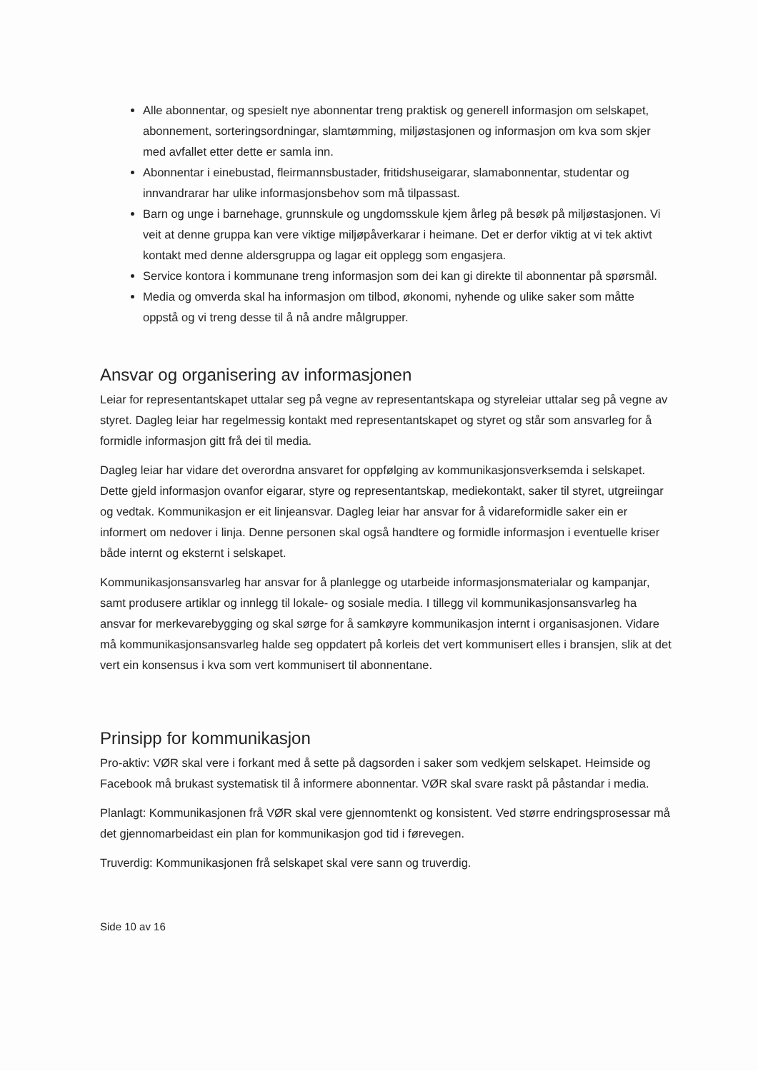Alle abonnentar, og spesielt nye abonnentar treng praktisk og generell informasjon om selskapet, abonnement, sorteringsordningar, slamtømming, miljøstasjonen og informasjon om kva som skjer med avfallet etter dette er samla inn.
Abonnentar i einebustad, fleirmannsbustader, fritidshuseigarar, slamabonnentar, studentar og innvandrarar har ulike informasjonsbehov som må tilpassast.
Barn og unge i barnehage, grunnskule og ungdomsskule kjem årleg på besøk på miljøstasjonen. Vi veit at denne gruppa kan vere viktige miljøpåverkarar i heimane. Det er derfor viktig at vi tek aktivt kontakt med denne aldersgruppa og lagar eit opplegg som engasjera.
Service kontora i kommunane treng informasjon som dei kan gi direkte til abonnentar på spørsmål.
Media og omverda skal ha informasjon om tilbod, økonomi, nyhende og ulike saker som måtte oppstå og vi treng desse til å nå andre målgrupper.
Ansvar og organisering av informasjonen
Leiar for representantskapet uttalar seg på vegne av representantskapa og styreleiar uttalar seg på vegne av styret. Dagleg leiar har regelmessig kontakt med representantskapet og styret og står som ansvarleg for å formidle informasjon gitt frå dei til media.
Dagleg leiar har vidare det overordna ansvaret for oppfølging av kommunikasjonsverksemda i selskapet. Dette gjeld informasjon ovanfor eigarar, styre og representantskap, mediekontakt, saker til styret, utgreiingar og vedtak. Kommunikasjon er eit linjeansvar. Dagleg leiar har ansvar for å vidareformidle saker ein er informert om nedover i linja. Denne personen skal også handtere og formidle informasjon i eventuelle kriser både internt og eksternt i selskapet.
Kommunikasjonsansvarleg har ansvar for å planlegge og utarbeide informasjonsmaterialar og kampanjar, samt produsere artiklar og innlegg til lokale- og sosiale media. I tillegg vil kommunikasjonsansvarleg ha ansvar for merkevarebygging og skal sørge for å samkøyre kommunikasjon internt i organisasjonen. Vidare må kommunikasjonsansvarleg halde seg oppdatert på korleis det vert kommunisert elles i bransjen, slik at det vert ein konsensus i kva som vert kommunisert til abonnentane.
Prinsipp for kommunikasjon
Pro-aktiv: VØR skal vere i forkant med å sette på dagsorden i saker som vedkjem selskapet. Heimside og Facebook må brukast systematisk til å informere abonnentar. VØR skal svare raskt på påstandar i media.
Planlagt: Kommunikasjonen frå VØR skal vere gjennomtenkt og konsistent. Ved større endringsprosessar må det gjennomarbeidast ein plan for kommunikasjon god tid i førevegen.
Truverdig: Kommunikasjonen frå selskapet skal vere sann og truverdig.
Side 10 av 16